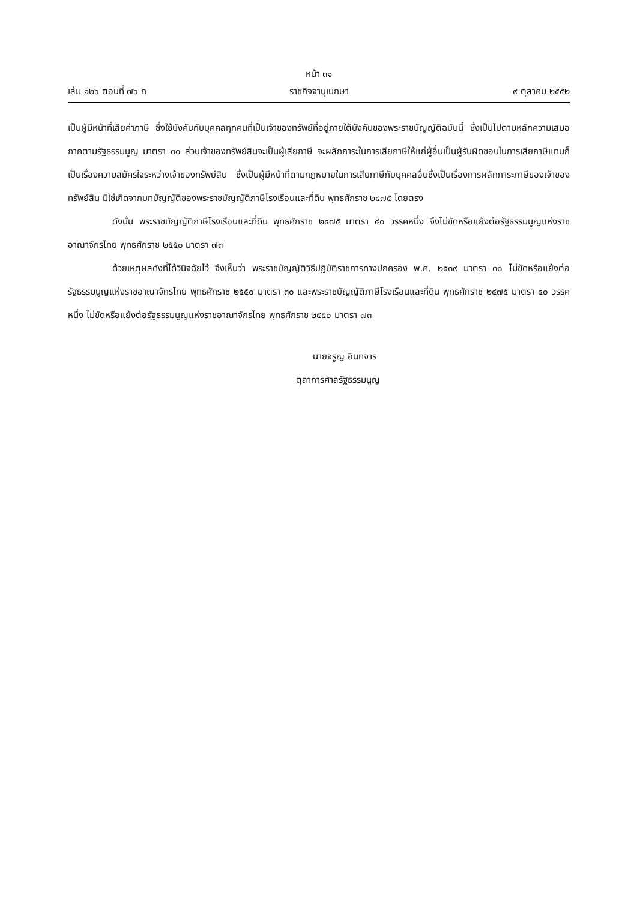หน้า ๓๑
เล่ม ๑๒๖ ตอนที่ ๗๖ ก ราชกิจจานุเบกษา ๙ ตุลาคม ๒๕๕๒
เป็นผู้มีหน้าที่เสียค่าภาษี ซึ่งใช้บังคับกับบุคคลทุกคนที่เป็นเจ้าของทรัพย์ที่อยู่ภายใต้บังคับของพระราชบัญญัติฉบับนี้ ซึ่งเป็นไปตามหลักความเสมอภาคตามรัฐธรรมนูญ มาตรา ๓๐ ส่วนเจ้าของทรัพย์สินจะเป็นผู้เสียภาษี จะผลักภาระในการเสียภาษีให้แก่ผู้อื่นเป็นผู้รับผิดชอบในการเสียภาษีแทนก็เป็นเรื่องความสมัครใจระหว่างเจ้าของทรัพย์สิน ซึ่งเป็นผู้มีหน้าที่ตามกฎหมายในการเสียภาษีกับบุคคลอื่นซึ่งเป็นเรื่องการผลักภาระภาษีของเจ้าของทรัพย์สิน มิใช่เกิดจากบทบัญญัติของพระราชบัญญัติภาษีโรงเรือนและที่ดิน พุทธศักราช ๒๔๗๕ โดยตรง
ดังนั้น พระราชบัญญัติภาษีโรงเรือนและที่ดิน พุทธศักราช ๒๔๗๕ มาตรา ๔๐ วรรคหนึ่ง จึงไม่ขัดหรือแย้งต่อรัฐธรรมนูญแห่งราชอาณาจักรไทย พุทธศักราช ๒๕๕๐ มาตรา ๗๓
ด้วยเหตุผลดังที่ได้วินิจฉัยไว้ จึงเห็นว่า พระราชบัญญัติวิธีปฏิบัติราชการทางปกครอง พ.ศ. ๒๕๓๙ มาตรา ๓๐ ไม่ขัดหรือแย้งต่อรัฐธรรมนูญแห่งราชอาณาจักรไทย พุทธศักราช ๒๕๕๐ มาตรา ๓๐ และพระราชบัญญัติภาษีโรงเรือนและที่ดิน พุทธศักราช ๒๔๗๕ มาตรา ๔๐ วรรคหนึ่ง ไม่ขัดหรือแย้งต่อรัฐธรรมนูญแห่งราชอาณาจักรไทย พุทธศักราช ๒๕๕๐ มาตรา ๗๓
นายจรูญ อินทจาร
ตุลาการศาลรัฐธรรมนูญ